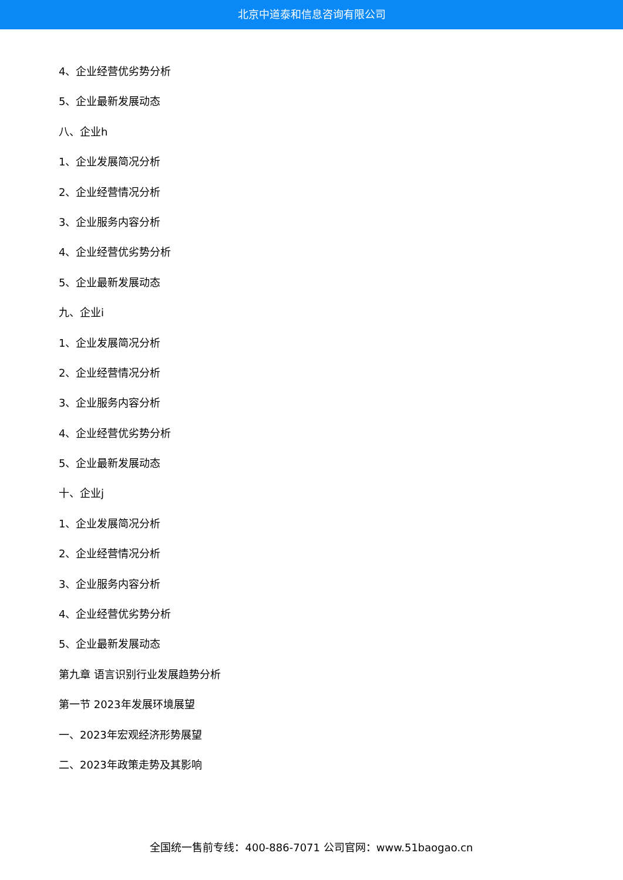北京中道泰和信息咨询有限公司
4、企业经营优劣势分析
5、企业最新发展动态
八、企业h
1、企业发展简况分析
2、企业经营情况分析
3、企业服务内容分析
4、企业经营优劣势分析
5、企业最新发展动态
九、企业i
1、企业发展简况分析
2、企业经营情况分析
3、企业服务内容分析
4、企业经营优劣势分析
5、企业最新发展动态
十、企业j
1、企业发展简况分析
2、企业经营情况分析
3、企业服务内容分析
4、企业经营优劣势分析
5、企业最新发展动态
第九章 语言识别行业发展趋势分析
第一节 2023年发展环境展望
一、2023年宏观经济形势展望
二、2023年政策走势及其影响
全国统一售前专线：400-886-7071 公司官网：www.51baogao.cn